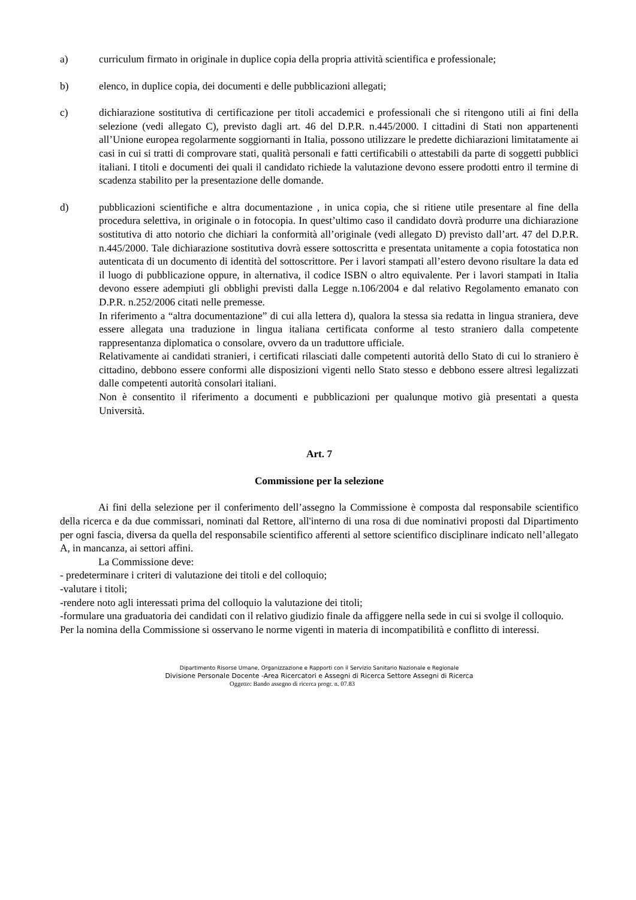a) curriculum firmato in originale in duplice copia della propria attività scientifica e professionale;
b) elenco, in duplice copia, dei documenti e delle pubblicazioni allegati;
c) dichiarazione sostitutiva di certificazione per titoli accademici e professionali che si ritengono utili ai fini della selezione (vedi allegato C), previsto dagli art. 46 del D.P.R. n.445/2000. I cittadini di Stati non appartenenti all’Unione europea regolarmente soggiornanti in Italia, possono utilizzare le predette dichiarazioni limitatamente ai casi in cui si tratti di comprovare stati, qualità personali e fatti certificabili o attestabili da parte di soggetti pubblici italiani. I titoli e documenti dei quali il candidato richiede la valutazione devono essere prodotti entro il termine di scadenza stabilito per la presentazione delle domande.
d) pubblicazioni scientifiche e altra documentazione , in unica copia, che si ritiene utile presentare al fine della procedura selettiva, in originale o in fotocopia. In quest’ultimo caso il candidato dovrà produrre una dichiarazione sostitutiva di atto notorio che dichiari la conformità all’originale (vedi allegato D) previsto dall’art. 47 del D.P.R. n.445/2000. Tale dichiarazione sostitutiva dovrà essere sottoscritta e presentata unitamente a copia fotostatica non autenticata di un documento di identità del sottoscrittore. Per i lavori stampati all’estero devono risultare la data ed il luogo di pubblicazione oppure, in alternativa, il codice ISBN o altro equivalente. Per i lavori stampati in Italia devono essere adempiuti gli obblighi previsti dalla Legge n.106/2004 e dal relativo Regolamento emanato con D.P.R. n.252/2006 citati nelle premesse.
In riferimento a “altra documentazione” di cui alla lettera d), qualora la stessa sia redatta in lingua straniera, deve essere allegata una traduzione in lingua italiana certificata conforme al testo straniero dalla competente rappresentanza diplomatica o consolare, ovvero da un traduttore ufficiale.
Relativamente ai candidati stranieri, i certificati rilasciati dalle competenti autorità dello Stato di cui lo straniero è cittadino, debbono essere conformi alle disposizioni vigenti nello Stato stesso e debbono essere altresì legalizzati dalle competenti autorità consolari italiani.
Non è consentito il riferimento a documenti e pubblicazioni per qualunque motivo già presentati a questa Università.
Art. 7
Commissione per la selezione
Ai fini della selezione per il conferimento dell’assegno la Commissione è composta dal responsabile scientifico della ricerca e da due commissari, nominati dal Rettore, all'interno di una rosa di due nominativi proposti dal Dipartimento per ogni fascia, diversa da quella del responsabile scientifico afferenti al settore scientifico disciplinare indicato nell’allegato A, in mancanza, ai settori affini.
La Commissione deve:
- predeterminare i criteri di valutazione dei titoli e del colloquio;
-valutare i titoli;
-rendere noto agli interessati prima del colloquio la valutazione dei titoli;
-formulare una graduatoria dei candidati con il relativo giudizio finale da affiggere nella sede in cui si svolge il colloquio.
Per la nomina della Commissione si osservano le norme vigenti in materia di incompatibilità e conflitto di interessi.
Dipartimento Risorse Umane, Organizzazione e Rapporti con il Servizio Sanitario Nazionale e Regionale
Divisione Personale Docente -Area Ricercatori e Assegni di Ricerca Settore Assegni di Ricerca
Oggetto: Bando assegno di ricerca progr. n. 07.83